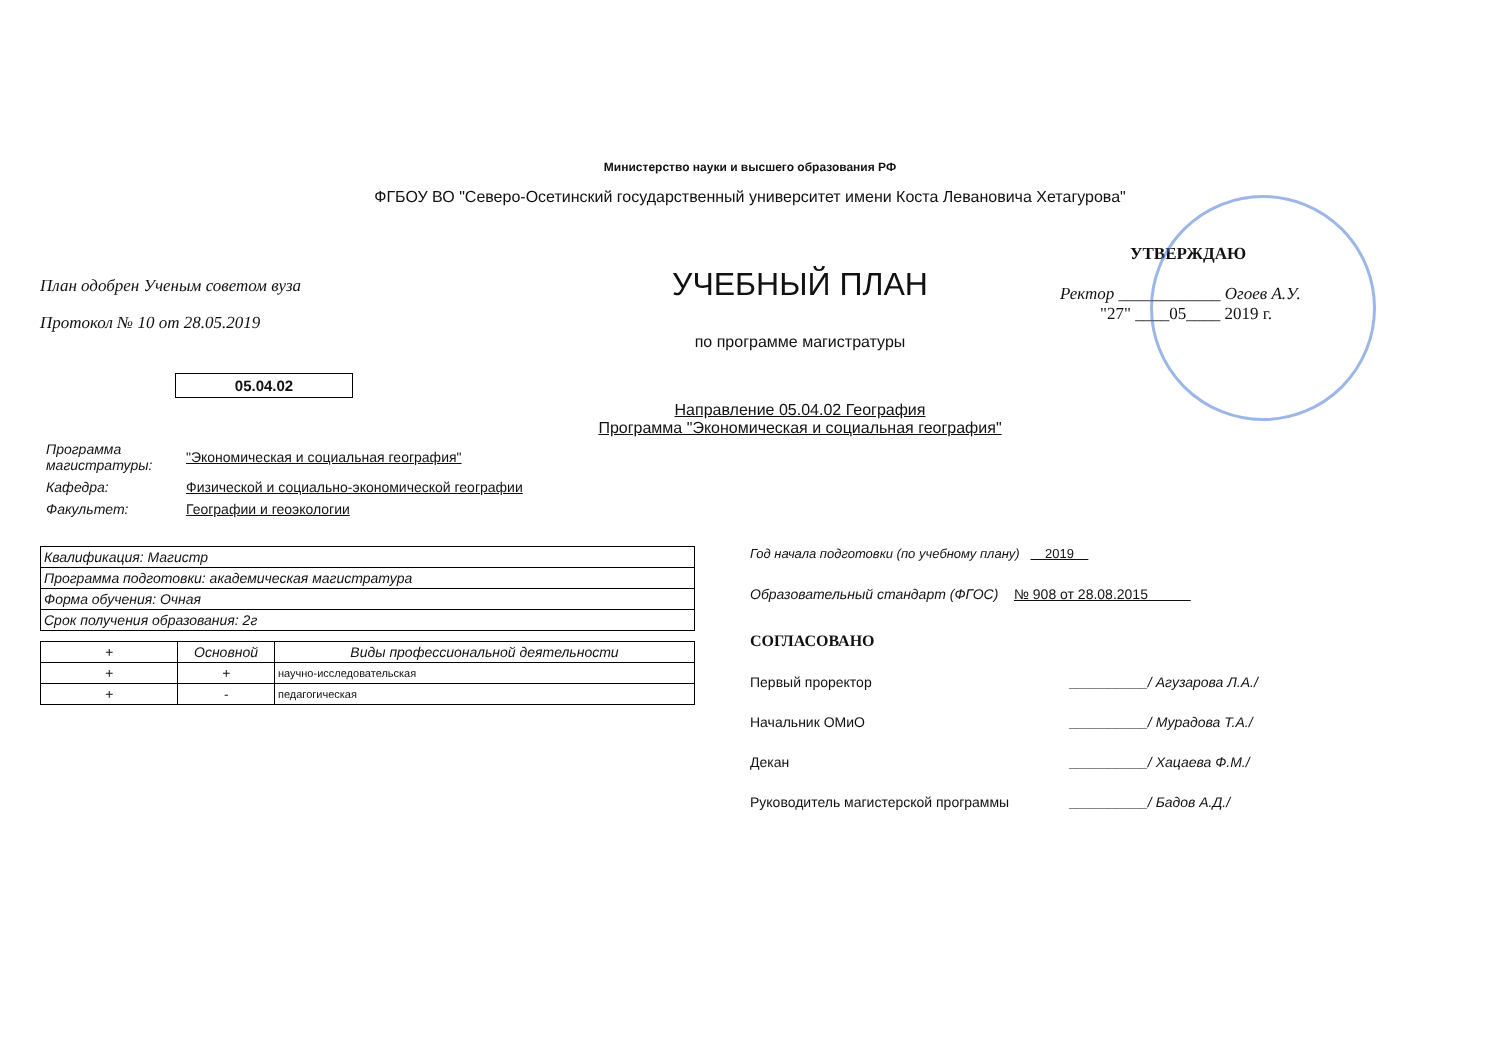Министерство науки и высшего образования РФ
ФГБОУ ВО "Северо-Осетинский государственный университет имени Коста Левановича Хетагурова"
План одобрен Ученым советом вуза
Протокол № 10 от 28.05.2019
05.04.02
УЧЕБНЫЙ ПЛАН
по программе магистратуры
Направление 05.04.02 География
Программа "Экономическая и социальная география"
УТВЕРЖДАЮ
Ректор ____________ Огоев А.У.
"27" ____05____ 2019 г.
| Программа магистратуры: | "Экономическая и социальная география" |
| Кафедра: | Физической и социально-экономической географии |
| Факультет: | Географии и геоэкологии |
| Квалификация: Магистр |
| Программа подготовки: академическая магистратура |
| Форма обучения: Очная |
| Срок получения образования: 2г |
| + | Основной | Виды профессиональной деятельности |
| --- | --- | --- |
| + | + | научно-исследовательская |
| + | - | педагогическая |
Год начала подготовки (по учебному плану) 2019
Образовательный стандарт (ФГОС) № 908 от 28.08.2015
СОГЛАСОВАНО
Первый проректор __________/ Агузарова Л.А./
Начальник ОМиО __________/ Мурадова Т.А./
Декан __________/ Хацаева Ф.М./
Руководитель магистерской программы __________/ Бадов А.Д./